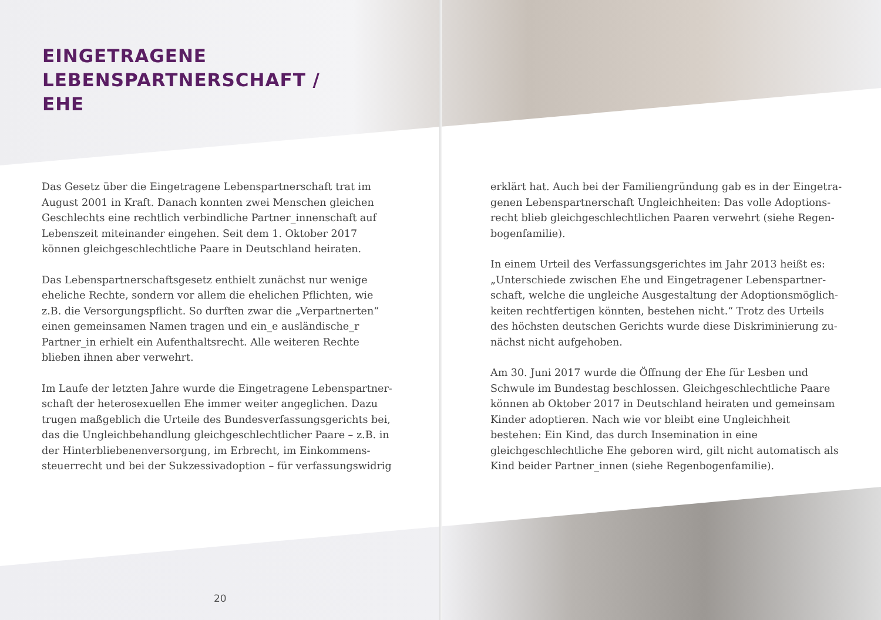EINGETRAGENE
LEBENSPARTNERSCHAFT /
EHE
Das Gesetz über die Eingetragene Lebenspartnerschaft trat im August 2001 in Kraft. Danach konnten zwei Menschen gleichen Geschlechts eine rechtlich verbindliche Partner_innenschaft auf Lebenszeit miteinander eingehen. Seit dem 1. Oktober 2017 können gleichgeschlechtliche Paare in Deutschland heiraten.
Das Lebenspartnerschaftsgesetz enthielt zunächst nur wenige eheliche Rechte, sondern vor allem die ehelichen Pflichten, wie z.B. die Versorgungspflicht. So durften zwar die „Verpartnerten“ einen gemeinsamen Namen tragen und ein_e ausländische_r Partner_in erhielt ein Aufenthaltsrecht. Alle weiteren Rechte blieben ihnen aber verwehrt.
Im Laufe der letzten Jahre wurde die Eingetragene Lebenspartner­schaft der heterosexuellen Ehe immer weiter angeglichen. Dazu trugen maßgeblich die Urteile des Bundesverfassungsgerichts bei, das die Ungleichbehandlung gleichgeschlechtlicher Paare – z.B. in der Hinterbliebenenversorgung, im Erbrecht, im Einkommens­steuerrecht und bei der Sukzessivadoption – für verfassungswidrig
erklärt hat. Auch bei der Familiengründung gab es in der Eingetra­genen Lebenspartnerschaft Ungleichheiten: Das volle Adoptions­recht blieb gleichgeschlechtlichen Paaren verwehrt (siehe Regen­bogenfamilie).
In einem Urteil des Verfassungsgerichtes im Jahr 2013 heißt es: „Unterschiede zwischen Ehe und Eingetragener Lebenspartner­schaft, welche die ungleiche Ausgestaltung der Adoptionsmöglich­keiten rechtfertigen könnten, bestehen nicht.“ Trotz des Urteils des höchsten deutschen Gerichts wurde diese Diskriminierung zu­nächst nicht aufgehoben.
Am 30. Juni 2017 wurde die Öffnung der Ehe für Lesben und Schwu­le im Bundestag beschlossen. Gleichgeschlechtliche Paare können ab Oktober 2017 in Deutschland heiraten und gemeinsam Kinder adoptieren. Nach wie vor bleibt eine Ungleichheit bestehen: Ein Kind, das durch Insemination in eine gleichgeschlechtliche Ehe geboren wird, gilt nicht automatisch als Kind beider Partner_innen (siehe Regenbogenfamilie).
20